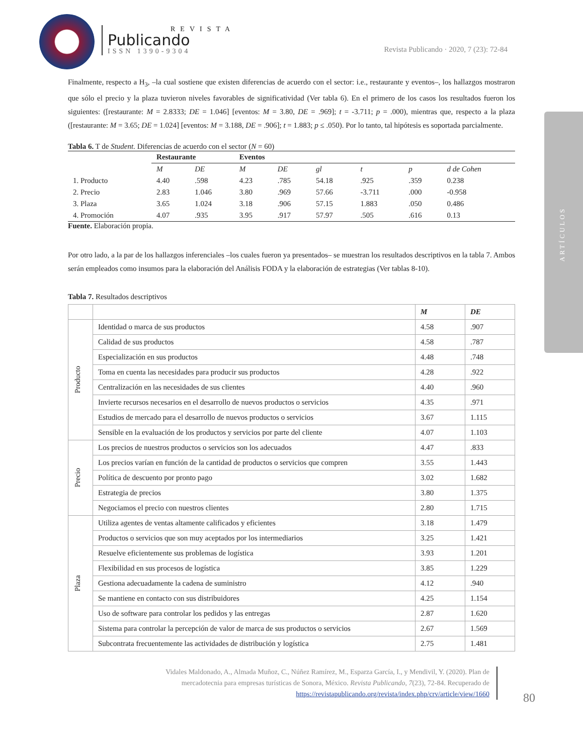REVISTA
Publicando
ISSN 1390-9304
Revista Publicando · 2020, 7 (23): 72-84
ARTÍCULOS
Finalmente, respecto a H<sub>3</sub>, –la cual sostiene que existen diferencias de acuerdo con el sector: i.e., restaurante y eventos–, los hallazgos mostraron que sólo el precio y la plaza tuvieron niveles favorables de significatividad (Ver tabla 6). En el primero de los casos los resultados fueron los siguientes: ([restaurante: M = 2.8333; DE = 1.046] [eventos: M = 3.80, DE = .969]; t = -3.711; p = .000), mientras que, respecto a la plaza ([restaurante: M = 3.65; DE = 1.024] [eventos: M = 3.188, DE = .906]; t = 1.883; p ≤ .050). Por lo tanto, tal hipótesis es soportada parcialmente.
Tabla 6. T de Student. Diferencias de acuerdo con el sector (N = 60)
| | Restaurante | | Eventos | | | | | |
| --- | --- | --- | --- | --- | --- | --- | --- | --- |
| | M | DE | M | DE | gl | t | p | d de Cohen |
| 1. Producto | 4.40 | .598 | 4.23 | .785 | 54.18 | .925 | .359 | 0.238 |
| 2. Precio | 2.83 | 1.046 | 3.80 | .969 | 57.66 | -3.711 | .000 | -0.958 |
| 3. Plaza | 3.65 | 1.024 | 3.18 | .906 | 57.15 | 1.883 | .050 | 0.486 |
| 4. Promoción | 4.07 | .935 | 3.95 | .917 | 57.97 | .505 | .616 | 0.13 |
Fuente. Elaboración propia.
Por otro lado, a la par de los hallazgos inferenciales –los cuales fueron ya presentados– se muestran los resultados descriptivos en la tabla 7. Ambos serán empleados como insumos para la elaboración del Análisis FODA y la elaboración de estrategias (Ver tablas 8-10).
Tabla 7. Resultados descriptivos
| | | M | DE |
| Producto | Identidad o marca de sus productos | 4.58 | .907 |
| | Calidad de sus productos | 4.58 | .787 |
| | Especialización en sus productos | 4.48 | .748 |
| | Toma en cuenta las necesidades para producir sus productos | 4.28 | .922 |
| | Centralización en las necesidades de sus clientes | 4.40 | .960 |
| | Invierte recursos necesarios en el desarrollo de nuevos productos o servicios | 4.35 | .971 |
| | Estudios de mercado para el desarrollo de nuevos productos o servicios | 3.67 | 1.115 |
| | Sensible en la evaluación de los productos y servicios por parte del cliente | 4.07 | 1.103 |
| Precio | Los precios de nuestros productos o servicios son los adecuados | 4.47 | .833 |
| | Los precios varían en función de la cantidad de productos o servicios que compren | 3.55 | 1.443 |
| | Política de descuento por pronto pago | 3.02 | 1.682 |
| | Estrategia de precios | 3.80 | 1.375 |
| | Negociamos el precio con nuestros clientes | 2.80 | 1.715 |
| Plaza | Utiliza agentes de ventas altamente calificados y eficientes | 3.18 | 1.479 |
| | Productos o servicios que son muy aceptados por los intermediarios | 3.25 | 1.421 |
| | Resuelve eficientemente sus problemas de logística | 3.93 | 1.201 |
| | Flexibilidad en sus procesos de logística | 3.85 | 1.229 |
| | Gestiona adecuadamente la cadena de suministro | 4.12 | .940 |
| | Se mantiene en contacto con sus distribuidores | 4.25 | 1.154 |
| | Uso de software para controlar los pedidos y las entregas | 2.87 | 1.620 |
| | Sistema para controlar la percepción de valor de marca de sus productos o servicios | 2.67 | 1.569 |
| | Subcontrata frecuentemente las actividades de distribución y logística | 2.75 | 1.481 |
Vidales Maldonado, A., Almada Muñoz, C., Núñez Ramírez, M., Esparza García, I., y Mendivil, Y. (2020). Plan de mercadotecnia para empresas turísticas de Sonora, México. Revista Publicando, 7(23), 72-84. Recuperado de https://revistapublicando.org/revista/index.php/crv/article/view/1660
80